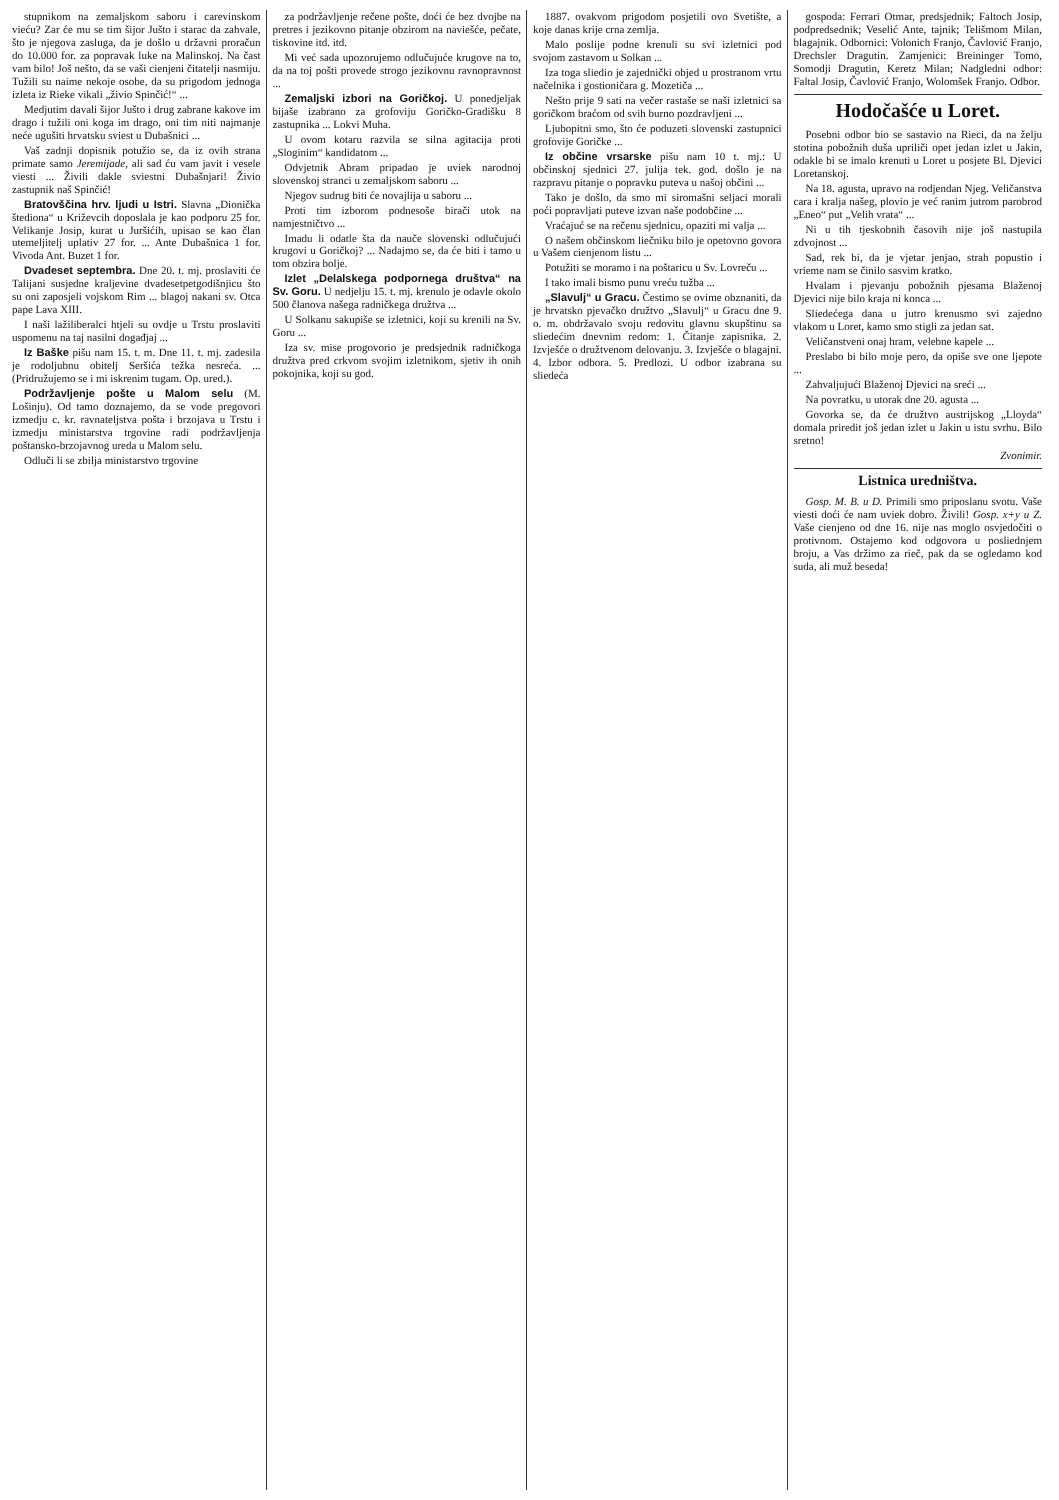stupnikom na zemaljskom saboru i carevinskom vieću? Zar će mu se tim šijor Jušto i starac da zahvale, što je njegova zasluga, da je došlo u državni proračun do 10.000 for. za popravak luke na Malinskoj. Na čast vam bilo! Još nešto, da se vaši cienjeni čitatelji nasmiju. Tužili su naime nekoje osobe, da su prigodom jednoga izleta iz Rieke vikali „živio Spinčić!“ ...
Medjutim davali šijor Jušto i drug zabrane kakove im drago i tužili oni koga im drago, oni tim niti najmanje neće ugušiti hrvatsku sviest u Dubašnici ...
Vaš zadnji dopisnik potužio se, da iz ovih strana primate samo Jeremijade, ali sad ću vam javit i vesele viesti ... Živili dakle sviestni Dubašnjari! Živio zastupnik naš Spinčić!
Bratovščina hrv. ljudi u Istri. Slavna „Dionička štediona“ u Križevcih doposlala je kao podporu 25 for. Velikanje Josip, kurat u Juršićih, upisao se kao član utemeljitelj uplativ 27 for. ... Ante Dubašnica 1 for. Vivoda Ant. Buzet 1 for.
Dvadeset septembra. Dne 20. t. mj. proslaviti će Talijani susjedne kraljevine dvadesetpetgodišnjicu što su oni zaposjeli vojskom Rim ... blagoj nakani sv. Otca pape Lava XIII.
I naši lažiliberalci htjeli su ovdje u Trstu proslaviti uspomenu na taj nasilni događjaj ...
Iz Baške pišu nam 15. t. m. Dne 11. t. mj. zadesila je rodoljubnu obitelj Seršića težka nesreća. ... (Pridružujemo se i mi iskrenim tugam. Op. ured.).
Podržavljenje pošte u Malom selu (M. Lošinju). Od tamo doznajemo, da se vode pregovori izmedju c. kr. ravnateljstva pošta i brzojava u Trstu i izmedju ministarstva trgovine radi podržavljenja poštansko-brzojavnog ureda u Malom selu.
Odluči li se zbilja ministarstvo trgovine
za podržavljenje rečene pošte, doći će bez dvojbe na pretres i jezikovno pitanje obzirom na naviešće, pečate, tiskovine itd. itd.
Mi već sada upozorujemo odlučujuće krugove na to, da na toj pošti provede strogo jezikovnu ravnopravnost ...
Zemaljski izbori na Goričkoj. U ponedjeljak bijaše izabrano za grofoviju Goričko-Gradišku 8 zastupnika ... Lokvi Muha.
U ovom kotaru razvila se silna agitacija proti „Sloginim“ kandidatom ...
Odvjetnik Abram pripadao je uviek narodnoj slovenskoj stranci u zemaljskom saboru ...
Njegov sudrug biti će novajlija u saboru ...
Proti tim izborom podnesoše birači utok na namjestničtvo ...
Imadu li odatle šta da nauče slovenski odlučujući krugovi u Goričkoj? ... Nadajmo se, da će biti i tamo u tom obzira bolje.
Izlet „Delalskega podpornega društva“ na Sv. Goru. U nedjelju 15. t. mj. krenulo je odavle okolo 500 članova našega radničkega družtva ...
U Solkanu sakupiše se izletnici, koji su krenili na Sv. Goru ...
Iza sv. mise progovorio je predsjednik radničkoga družtva pred crkvom svojim izletnikom, sjetiv ih onih pokojnika, koji su god.
1887. ovakvom prigodom posjetili ovo Svetište, a koje danas krije crna zemlja.
Malo poslije podne krenuli su svi izletnici pod svojom zastavom u Solkan ...
Iza toga sliedio je zajednički objed u prostranom vrtu načelnika i gostioničara g. Mozetiča ...
Nešto prije 9 sati na večer rastaše se naši izletnici sa goričkom braćom od svih burno pozdravljeni ...
Ljubopitni smo, što će poduzeti slovenski zastupnici grofovije Goričke ...
Iz občine vrsarske pišu nam 10 t. mj.: U občinskoj sjednici 27. julija tek. god. došlo je na razpravu pitanje o popravku puteva u našoj občini ...
Tako je došlo, da smo mi siromašni seljaci morali poći popravljati puteve izvan naše podobčine ...
Vraćajuć se na rečenu sjednicu, opaziti mi valja ...
O našem občinskom liečniku bilo je opetovno govora u Vašem cienjenom listu ...
Potužiti se moramo i na poštaricu u Sv. Lovreču ...
I tako imali bismo punu vreću tužba ...
„Slavulj“ u Gracu. Čestimo se ovime obznaniti, da je hrvatsko pjevačko družtvo „Slavulj“ u Gracu dne 9. o. m. obdržavalo svoju redovitu glavnu skupštinu sa sliedećim dnevnim redom: 1. Čitanje zapisnika. 2. Izvješće o družtvenom delovanju. 3. Izvješće o blagajni. 4. Izbor odbora. 5. Predlozi. U odbor izabrana su sliedeća
gospoda: Ferrari Otmar, predsjednik; Faltoch Josip, podpredsednik; Veselić Ante, tajnik; Telišmom Milan, blagajnik. Odbornici: Volonich Franjo, Čavlović Franjo, Drechsler Dragutin. Zamjenici: Breininger Tomo, Somodji Dragutin, Keretz Milan; Nadgledni odbor: Faltal Josip, Čavlović Franjo, Wolomšek Franjo. Odbor.
Hodočašće u Loret.
Posebni odbor bio se sastavio na Rieci, da na želju stotina pobožnih duša upriliči opet jedan izlet u Jakin, odakle bi se imalo krenuti u Loret u posjete Bl. Djevici Loretanskoj.
Na 18. agusta, upravo na rodjendan Njeg. Veličanstva cara i kralja našeg, plovio je već ranim jutrom parobrod „Eneo“ put „Velih vrata“ ...
Ni u tih tjeskobnih časovih nije još nastupila zdvojnost ...
Sad, rek bi, da je vjetar jenjao, strah popustio i vrieme nam se činilo sasvim kratko.
Hvalam i pjevanju pobožnih pjesama Blaženoj Djevici nije bilo kraja ni konca ...
Sliedećega dana u jutro krenusmo svi zajedno vlakom u Loret, kamo smo stigli za jedan sat.
Veličanstveni onaj hram, velebne kapele ...
Preslabo bi bilo moje pero, da opiše sve one ljepote ...
Zahvaljujući Blaženoj Djevici na sreći ...
Na povratku, u utorak dne 20. agusta ...
Govorka se, da će družtvo austrijskog „Lloyda“ domala priredit još jedan izlet u Jakin u istu svrhu. Bilo sretno!
Zvonimir.
Listnica uredništva.
Gosp. M. B. u D. Primili smo priposlanu svotu. Vaše viesti doći će nam uviek dobro. Živili! Gosp. x+y u Z. Vaše cienjeno od dne 16. nije nas moglo osvjedočiti o protivnom. Ostajemo kod odgovora u posliednjem broju, a Vas držimo za rieč, pak da se ogledamo kod suda, ali muž beseda!